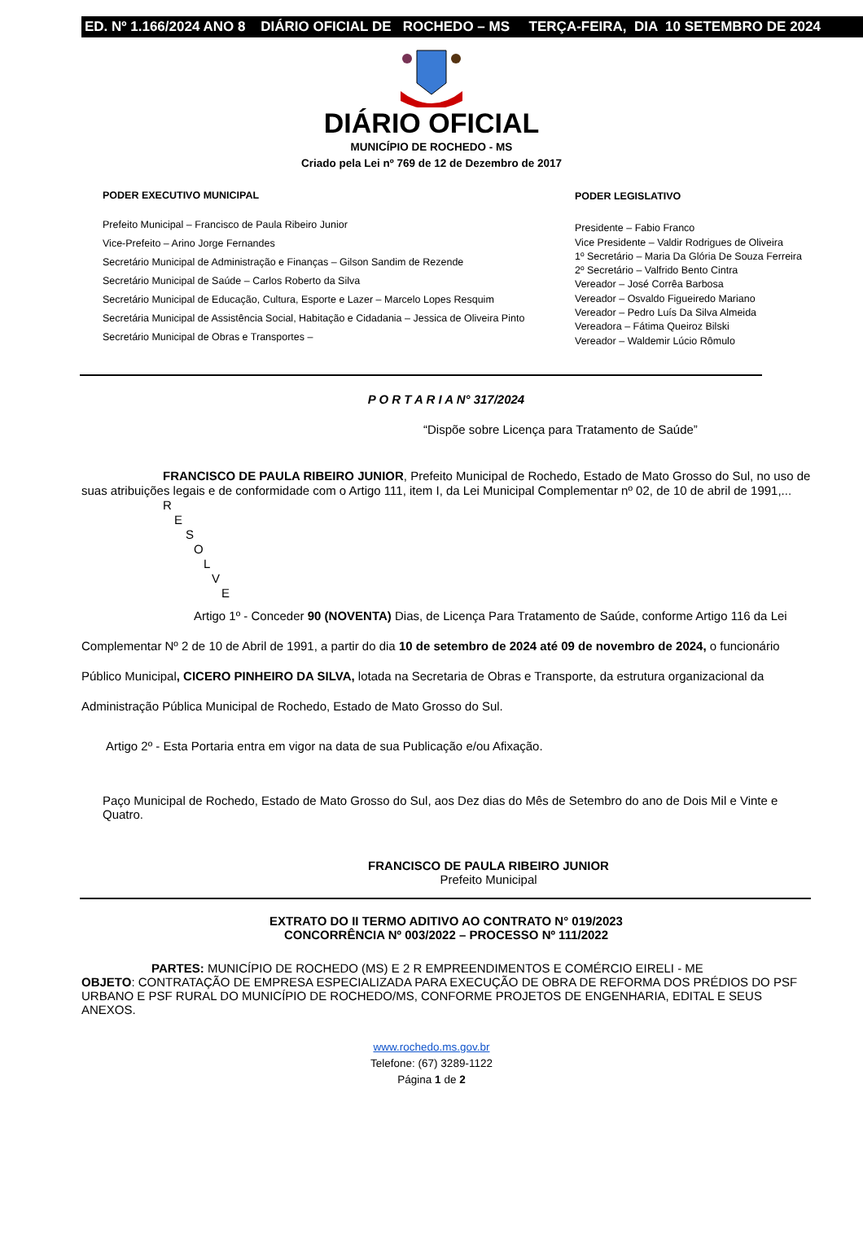ED. Nº 1.166/2024 ANO 8 DIÁRIO OFICIAL DE ROCHEDO – MS TERÇA-FEIRA, DIA 10 SETEMBRO DE 2024
DIÁRIO OFICIAL
MUNICÍPIO DE ROCHEDO - MS
Criado pela Lei nº 769 de 12 de Dezembro de 2017
PODER EXECUTIVO MUNICIPAL
Prefeito Municipal – Francisco de Paula Ribeiro Junior
Vice-Prefeito – Arino Jorge Fernandes
Secretário Municipal de Administração e Finanças – Gilson Sandim de Rezende
Secretário Municipal de Saúde – Carlos Roberto da Silva
Secretário Municipal de Educação, Cultura, Esporte e Lazer – Marcelo Lopes Resquim
Secretária Municipal de Assistência Social, Habitação e Cidadania – Jessica de Oliveira Pinto
Secretário Municipal de Obras e Transportes –
PODER LEGISLATIVO
Presidente – Fabio Franco
Vice Presidente – Valdir Rodrigues de Oliveira
1º Secretário – Maria Da Glória De Souza Ferreira
2º Secretário – Valfrido Bento Cintra
Vereador – José Corrêa Barbosa
Vereador – Osvaldo Figueiredo Mariano
Vereador – Pedro Luís Da Silva Almeida
Vereadora – Fátima Queiroz Bilski
Vereador – Waldemir Lúcio Rômulo
P O R T A R I A N° 317/2024
“Dispõe sobre Licença para Tratamento de Saúde”
FRANCISCO DE PAULA RIBEIRO JUNIOR, Prefeito Municipal de Rochedo, Estado de Mato Grosso do Sul, no uso de suas atribuições legais e de conformidade com o Artigo 111, item I, da Lei Municipal Complementar nº 02, de 10 de abril de 1991,...
R
E
S
O
L
V
E
Artigo 1º - Conceder 90 (NOVENTA) Dias, de Licença Para Tratamento de Saúde, conforme Artigo 116 da Lei Complementar Nº 2 de 10 de Abril de 1991, a partir do dia 10 de setembro de 2024 até 09 de novembro de 2024, o funcionário Público Municipal, CICERO PINHEIRO DA SILVA, lotada na Secretaria de Obras e Transporte, da estrutura organizacional da Administração Pública Municipal de Rochedo, Estado de Mato Grosso do Sul.
Artigo 2º - Esta Portaria entra em vigor na data de sua Publicação e/ou Afixação.
Paço Municipal de Rochedo, Estado de Mato Grosso do Sul, aos Dez dias do Mês de Setembro do ano de Dois Mil e Vinte e Quatro.
FRANCISCO DE PAULA RIBEIRO JUNIOR
Prefeito Municipal
EXTRATO DO II TERMO ADITIVO AO CONTRATO N° 019/2023
CONCORRÊNCIA Nº 003/2022 – PROCESSO Nº 111/2022
PARTES: MUNICÍPIO DE ROCHEDO (MS) E 2 R EMPREENDIMENTOS E COMÉRCIO EIRELI - ME
OBJETO: CONTRATAÇÃO DE EMPRESA ESPECIALIZADA PARA EXECUÇÃO DE OBRA DE REFORMA DOS PRÉDIOS DO PSF URBANO E PSF RURAL DO MUNICÍPIO DE ROCHEDO/MS, CONFORME PROJETOS DE ENGENHARIA, EDITAL E SEUS ANEXOS.
www.rochedo.ms.gov.br
Telefone: (67) 3289-1122
Página 1 de 2